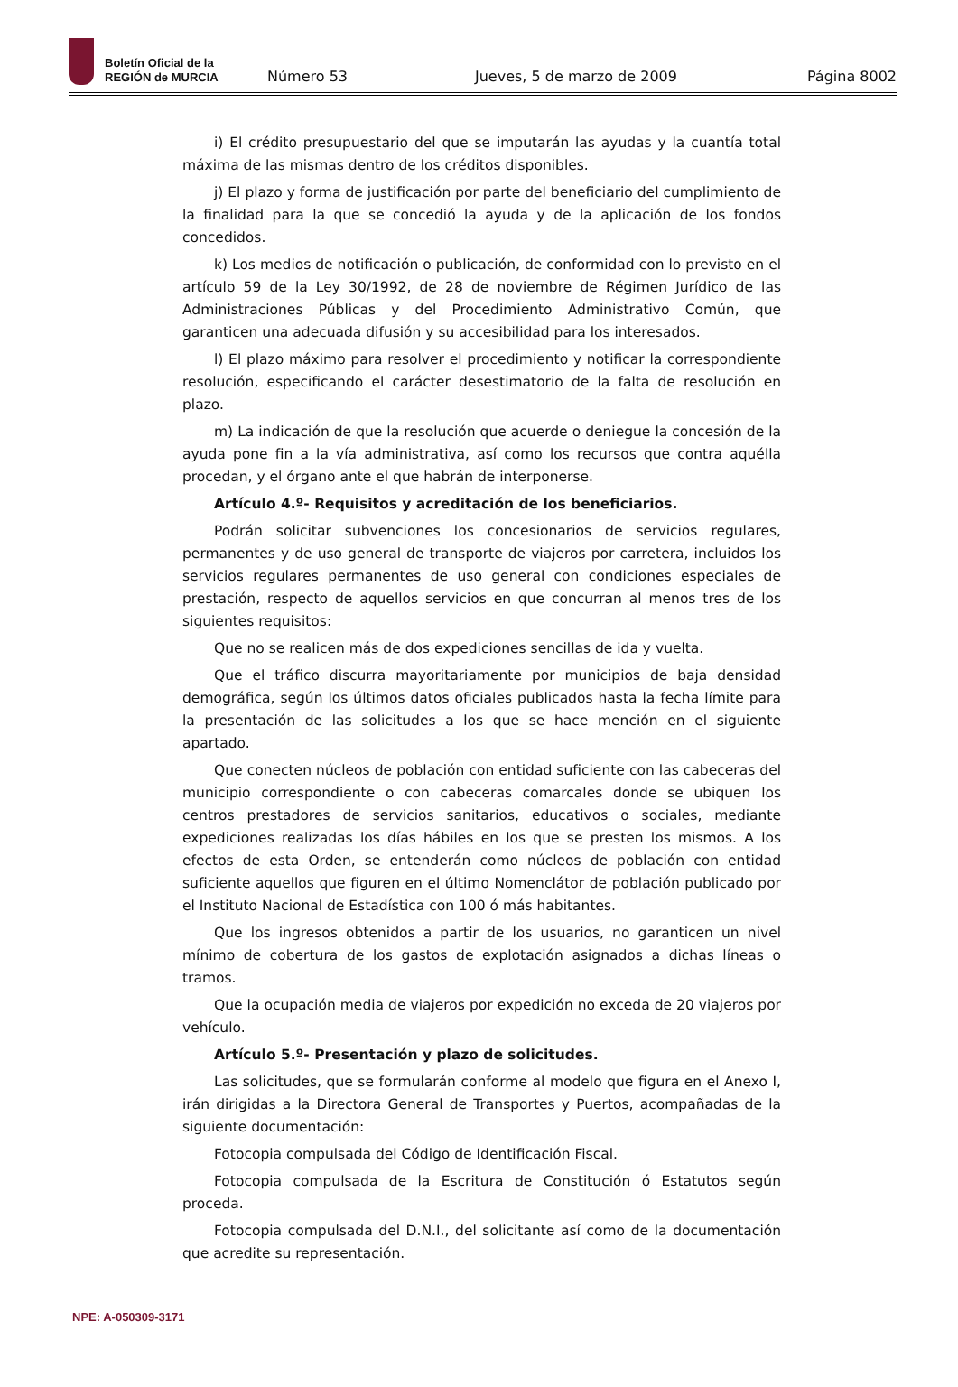Boletín Oficial de la
REGIÓN de MURCIA
Número 53 Jueves, 5 de marzo de 2009 Página 8002
i) El crédito presupuestario del que se imputarán las ayudas y la cuantía total máxima de las mismas dentro de los créditos disponibles.
j) El plazo y forma de justificación por parte del beneficiario del cumplimiento de la finalidad para la que se concedió la ayuda y de la aplicación de los fondos concedidos.
k) Los medios de notificación o publicación, de conformidad con lo previsto en el artículo 59 de la Ley 30/1992, de 28 de noviembre de Régimen Jurídico de las Administraciones Públicas y del Procedimiento Administrativo Común, que garanticen una adecuada difusión y su accesibilidad para los interesados.
l) El plazo máximo para resolver el procedimiento y notificar la correspondiente resolución, especificando el carácter desestimatorio de la falta de resolución en plazo.
m) La indicación de que la resolución que acuerde o deniegue la concesión de la ayuda pone fin a la vía administrativa, así como los recursos que contra aquélla procedan, y el órgano ante el que habrán de interponerse.
Artículo 4.º- Requisitos y acreditación de los beneficiarios.
Podrán solicitar subvenciones los concesionarios de servicios regulares, permanentes y de uso general de transporte de viajeros por carretera, incluidos los servicios regulares permanentes de uso general con condiciones especiales de prestación, respecto de aquellos servicios en que concurran al menos tres de los siguientes requisitos:
Que no se realicen más de dos expediciones sencillas de ida y vuelta.
Que el tráfico discurra mayoritariamente por municipios de baja densidad demográfica, según los últimos datos oficiales publicados hasta la fecha límite para la presentación de las solicitudes a los que se hace mención en el siguiente apartado.
Que conecten núcleos de población con entidad suficiente con las cabeceras del municipio correspondiente o con cabeceras comarcales donde se ubiquen los centros prestadores de servicios sanitarios, educativos o sociales, mediante expediciones realizadas los días hábiles en los que se presten los mismos. A los efectos de esta Orden, se entenderán como núcleos de población con entidad suficiente aquellos que figuren en el último Nomenclátor de población publicado por el Instituto Nacional de Estadística con 100 ó más habitantes.
Que los ingresos obtenidos a partir de los usuarios, no garanticen un nivel mínimo de cobertura de los gastos de explotación asignados a dichas líneas o tramos.
Que la ocupación media de viajeros por expedición no exceda de 20 viajeros por vehículo.
Artículo 5.º- Presentación y plazo de solicitudes.
Las solicitudes, que se formularán conforme al modelo que figura en el Anexo I, irán dirigidas a la Directora General de Transportes y Puertos, acompañadas de la siguiente documentación:
Fotocopia compulsada del Código de Identificación Fiscal.
Fotocopia compulsada de la Escritura de Constitución ó Estatutos según proceda.
Fotocopia compulsada del D.N.I., del solicitante así como de la documentación que acredite su representación.
NPE: A-050309-3171